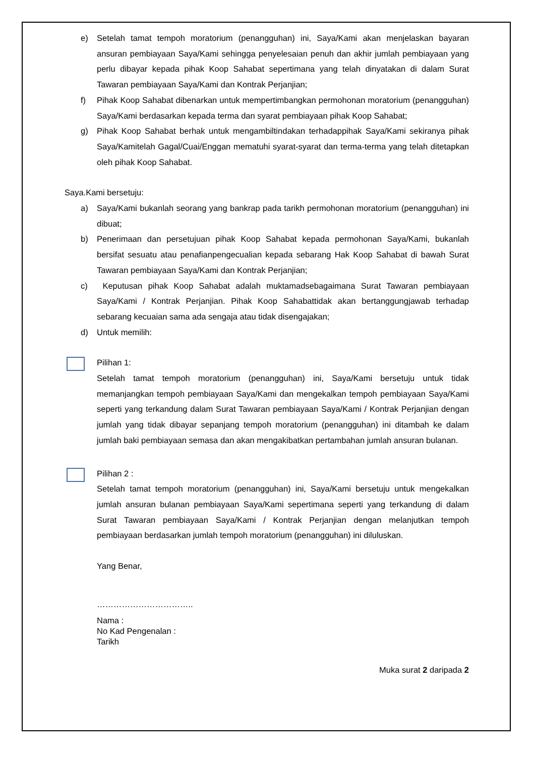e) Setelah tamat tempoh moratorium (penangguhan) ini, Saya/Kami akan menjelaskan bayaran ansuran pembiayaan Saya/Kami sehingga penyelesaian penuh dan akhir jumlah pembiayaan yang perlu dibayar kepada pihak Koop Sahabat sepertimana yang telah dinyatakan di dalam Surat Tawaran pembiayaan Saya/Kami dan Kontrak Perjanjian;
f) Pihak Koop Sahabat dibenarkan untuk mempertimbangkan permohonan moratorium (penangguhan) Saya/Kami berdasarkan kepada terma dan syarat pembiayaan pihak Koop Sahabat;
g) Pihak Koop Sahabat berhak untuk mengambiltindakan terhadappihak Saya/Kami sekiranya pihak Saya/Kamitelah Gagal/Cuai/Enggan mematuhi syarat-syarat dan terma-terma yang telah ditetapkan oleh pihak Koop Sahabat.
Saya.Kami bersetuju:
a) Saya/Kami bukanlah seorang yang bankrap pada tarikh permohonan moratorium (penangguhan) ini dibuat;
b) Penerimaan dan persetujuan pihak Koop Sahabat kepada permohonan Saya/Kami, bukanlah bersifat sesuatu atau penafianpengecualian kepada sebarang Hak Koop Sahabat di bawah Surat Tawaran pembiayaan Saya/Kami dan Kontrak Perjanjian;
c) Keputusan pihak Koop Sahabat adalah muktamadsebagaimana Surat Tawaran pembiayaan Saya/Kami / Kontrak Perjanjian. Pihak Koop Sahabattidak akan bertanggungjawab terhadap sebarang kecuaian sama ada sengaja atau tidak disengajakan;
d) Untuk memilih:
Pilihan 1:
Setelah tamat tempoh moratorium (penangguhan) ini, Saya/Kami bersetuju untuk tidak memanjangkan tempoh pembiayaan Saya/Kami dan mengekalkan tempoh pembiayaan Saya/Kami seperti yang terkandung dalam Surat Tawaran pembiayaan Saya/Kami / Kontrak Perjanjian dengan jumlah yang tidak dibayar sepanjang tempoh moratorium (penangguhan) ini ditambah ke dalam jumlah baki pembiayaan semasa dan akan mengakibatkan pertambahan jumlah ansuran bulanan.
Pilihan 2 :
Setelah tamat tempoh moratorium (penangguhan) ini, Saya/Kami bersetuju untuk mengekalkan jumlah ansuran bulanan pembiayaan Saya/Kami sepertimana seperti yang terkandung di dalam Surat Tawaran pembiayaan Saya/Kami / Kontrak Perjanjian dengan melanjutkan tempoh pembiayaan berdasarkan jumlah tempoh moratorium (penangguhan) ini diluluskan.
Yang Benar,
……………………………..
Nama :
No Kad Pengenalan :
Tarikh
Muka surat 2 daripada 2